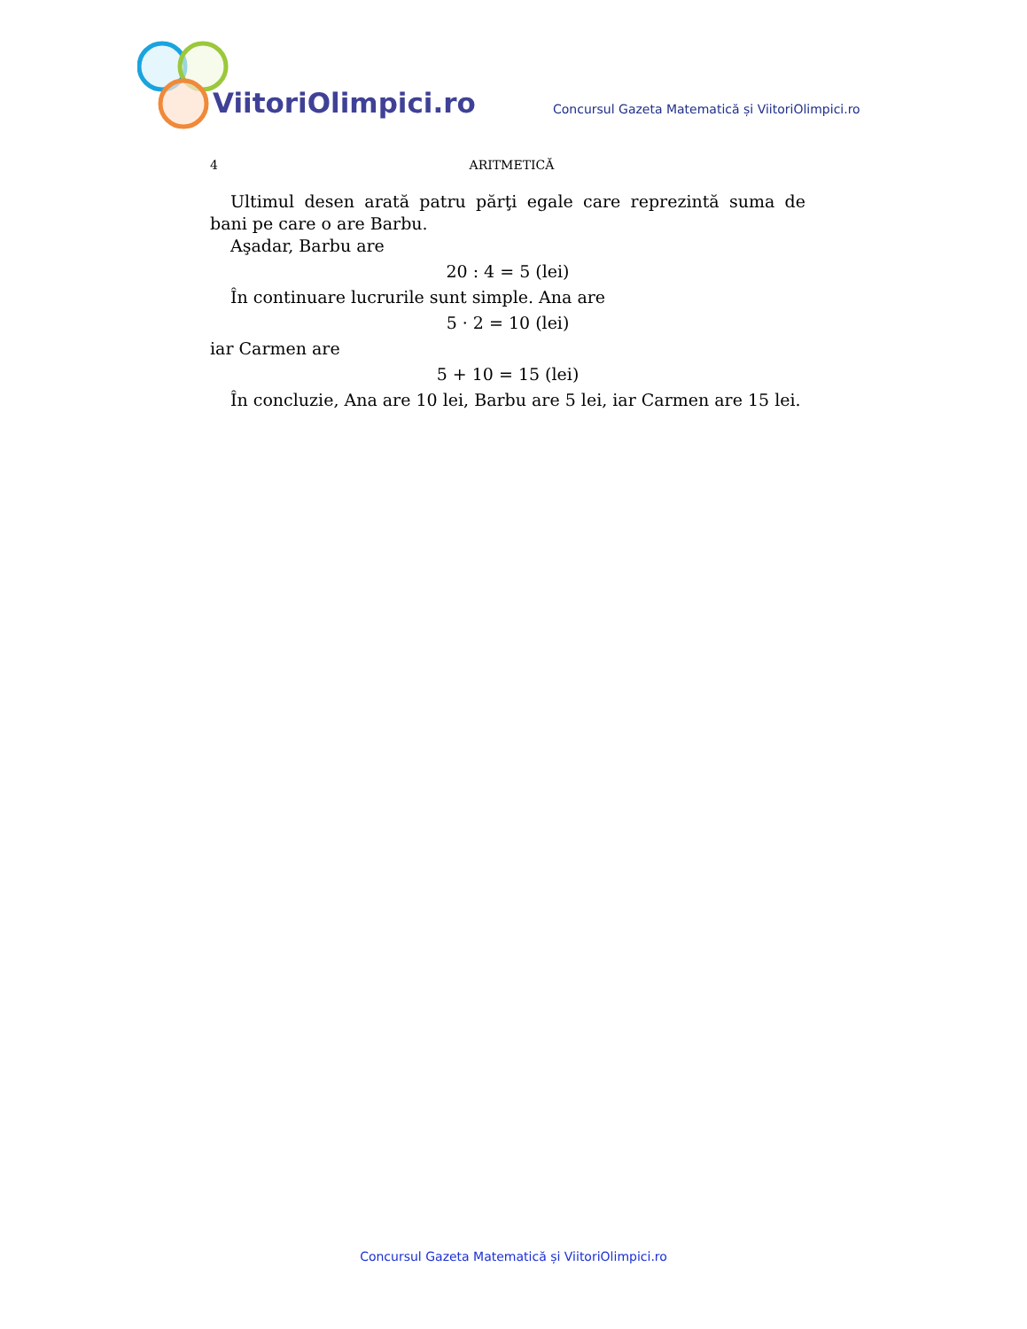ViitoriOlimpici.ro
Concursul Gazeta Matematică și ViitoriOlimpici.ro
4
ARITMETICĂ
Ultimul desen arată patru părţi egale care reprezintă suma de bani pe care o are Barbu.
Aşadar, Barbu are
20 : 4 = 5 (lei)
În continuare lucrurile sunt simple. Ana are
5 · 2 = 10 (lei)
iar Carmen are
5 + 10 = 15 (lei)
În concluzie, Ana are 10 lei, Barbu are 5 lei, iar Carmen are 15 lei.
Concursul Gazeta Matematică și ViitoriOlimpici.ro